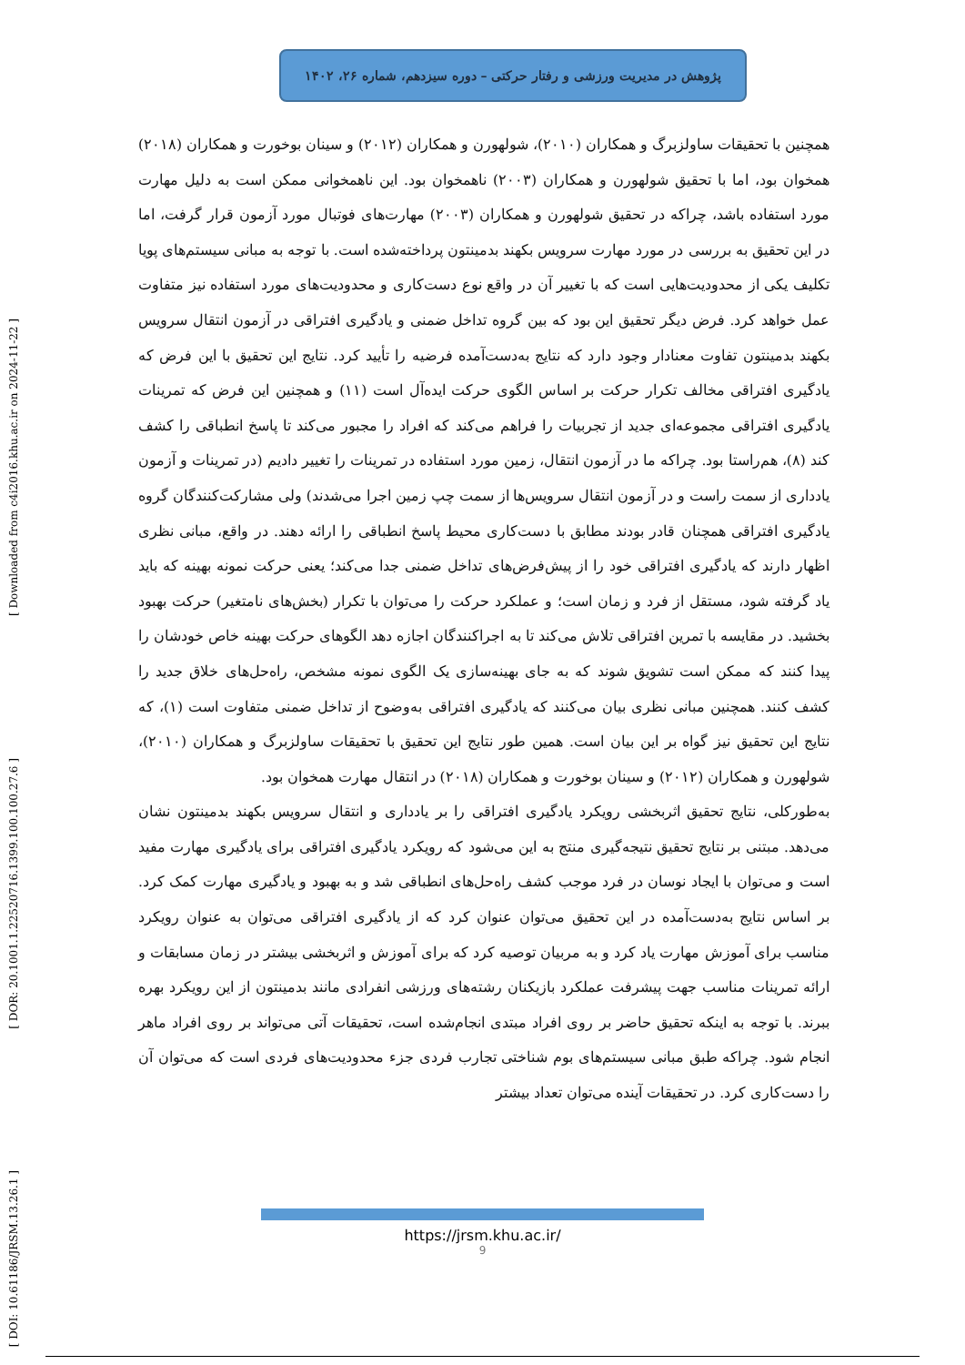پژوهش در مدیریت ورزشی و رفتار حرکتی – دوره سیزدهم، شماره ۲۶، ۱۴۰۲
[ Downloaded from c4i2016.khu.ac.ir on 2024-11-22 ]
[ DOR: 20.1001.1.22520716.1399.100.100.27.6 ]
[ DOI: 10.61186/JRSM.13.26.1 ]
همچنین با تحقیقات ساولزبرگ و همکاران (۲۰۱۰)، شولهورن و همکاران (۲۰۱۲) و سینان بوخورت و همکاران (۲۰۱۸) همخوان بود، اما با تحقیق شولهورن و همکاران (۲۰۰۳) ناهمخوان بود. این ناهمخوانی ممکن است به دلیل مهارت مورد استفاده باشد، چراکه در تحقیق شولهورن و همکاران (۲۰۰۳) مهارت‌های فوتبال مورد آزمون قرار گرفت، اما در این تحقیق به بررسی در مورد مهارت سرویس بکهند بدمینتون پرداخته‌شده است. با توجه به مبانی سیستم‌های پویا تکلیف یکی از محدودیت‌هایی است که با تغییر آن در واقع نوع دست‌کاری و محدودیت‌های مورد استفاده نیز متفاوت عمل خواهد کرد. فرض دیگر تحقیق این بود که بین گروه تداخل ضمنی و یادگیری افتراقی در آزمون انتقال سرویس بکهند بدمینتون تفاوت معنادار وجود دارد که نتایج به‌دست‌آمده فرضیه را تأیید کرد. نتایج این تحقیق با این فرض که یادگیری افتراقی مخالف تکرار حرکت بر اساس الگوی حرکت ایده‌آل است (۱۱) و همچنین این فرض که تمرینات یادگیری افتراقی مجموعه‌ای جدید از تجربیات را فراهم می‌کند که افراد را مجبور می‌کند تا پاسخ انطباقی را کشف کند (۸)، هم‌راستا بود. چراکه ما در آزمون انتقال، زمین مورد استفاده در تمرینات را تغییر دادیم (در تمرینات و آزمون یادداری از سمت راست و در آزمون انتقال سرویس‌ها از سمت چپ زمین اجرا می‌شدند) ولی مشارکت‌کنندگان گروه یادگیری افتراقی همچنان قادر بودند مطابق با دست‌کاری محیط پاسخ انطباقی را ارائه دهند. در واقع، مبانی نظری اظهار دارند که یادگیری افتراقی خود را از پیش‌فرض‌های تداخل ضمنی جدا می‌کند؛ یعنی حرکت نمونه بهینه که باید یاد گرفته شود، مستقل از فرد و زمان است؛ و عملکرد حرکت را می‌توان با تکرار (بخش‌های نامتغیر) حرکت بهبود بخشید. در مقایسه با تمرین افتراقی تلاش می‌کند تا به اجراکنندگان اجازه دهد الگوهای حرکت بهینه خاص خودشان را پیدا کنند که ممکن است تشویق شوند که به جای بهینه‌سازی یک الگوی نمونه مشخص، راه‌حل‌های خلاق جدید را کشف کنند. همچنین مبانی نظری بیان می‌کنند که یادگیری افتراقی به‌وضوح از تداخل ضمنی متفاوت است (۱)، که نتایج این تحقیق نیز گواه بر این بیان است. همین طور نتایج این تحقیق با تحقیقات ساولزبرگ و همکاران (۲۰۱۰)، شولهورن و همکاران (۲۰۱۲) و سینان بوخورت و همکاران (۲۰۱۸) در انتقال مهارت همخوان بود.
به‌طورکلی، نتایج تحقیق اثربخشی رویکرد یادگیری افتراقی را بر یادداری و انتقال سرویس بکهند بدمینتون نشان می‌دهد. مبتنی بر نتایج تحقیق نتیجه‌گیری منتج به این می‌شود که رویکرد یادگیری افتراقی برای یادگیری مهارت مفید است و می‌توان با ایجاد نوسان در فرد موجب کشف راه‌حل‌های انطباقی شد و به بهبود و یادگیری مهارت کمک کرد. بر اساس نتایج به‌دست‌آمده در این تحقیق می‌توان عنوان کرد که از یادگیری افتراقی می‌توان به عنوان رویکرد مناسب برای آموزش مهارت یاد کرد و به مربیان توصیه کرد که برای آموزش و اثربخشی بیشتر در زمان مسابقات و ارائه تمرینات مناسب جهت پیشرفت عملکرد بازیکنان رشته‌های ورزشی انفرادی مانند بدمینتون از این رویکرد بهره ببرند. با توجه به اینکه تحقیق حاضر بر روی افراد مبتدی انجام‌شده است، تحقیقات آتی می‌تواند بر روی افراد ماهر انجام شود. چراکه طبق مبانی سیستم‌های بوم شناختی تجارب فردی جزء محدودیت‌های فردی است که می‌توان آن را دست‌کاری کرد. در تحقیقات آینده می‌توان تعداد بیشتر
https://jrsm.khu.ac.ir/
9